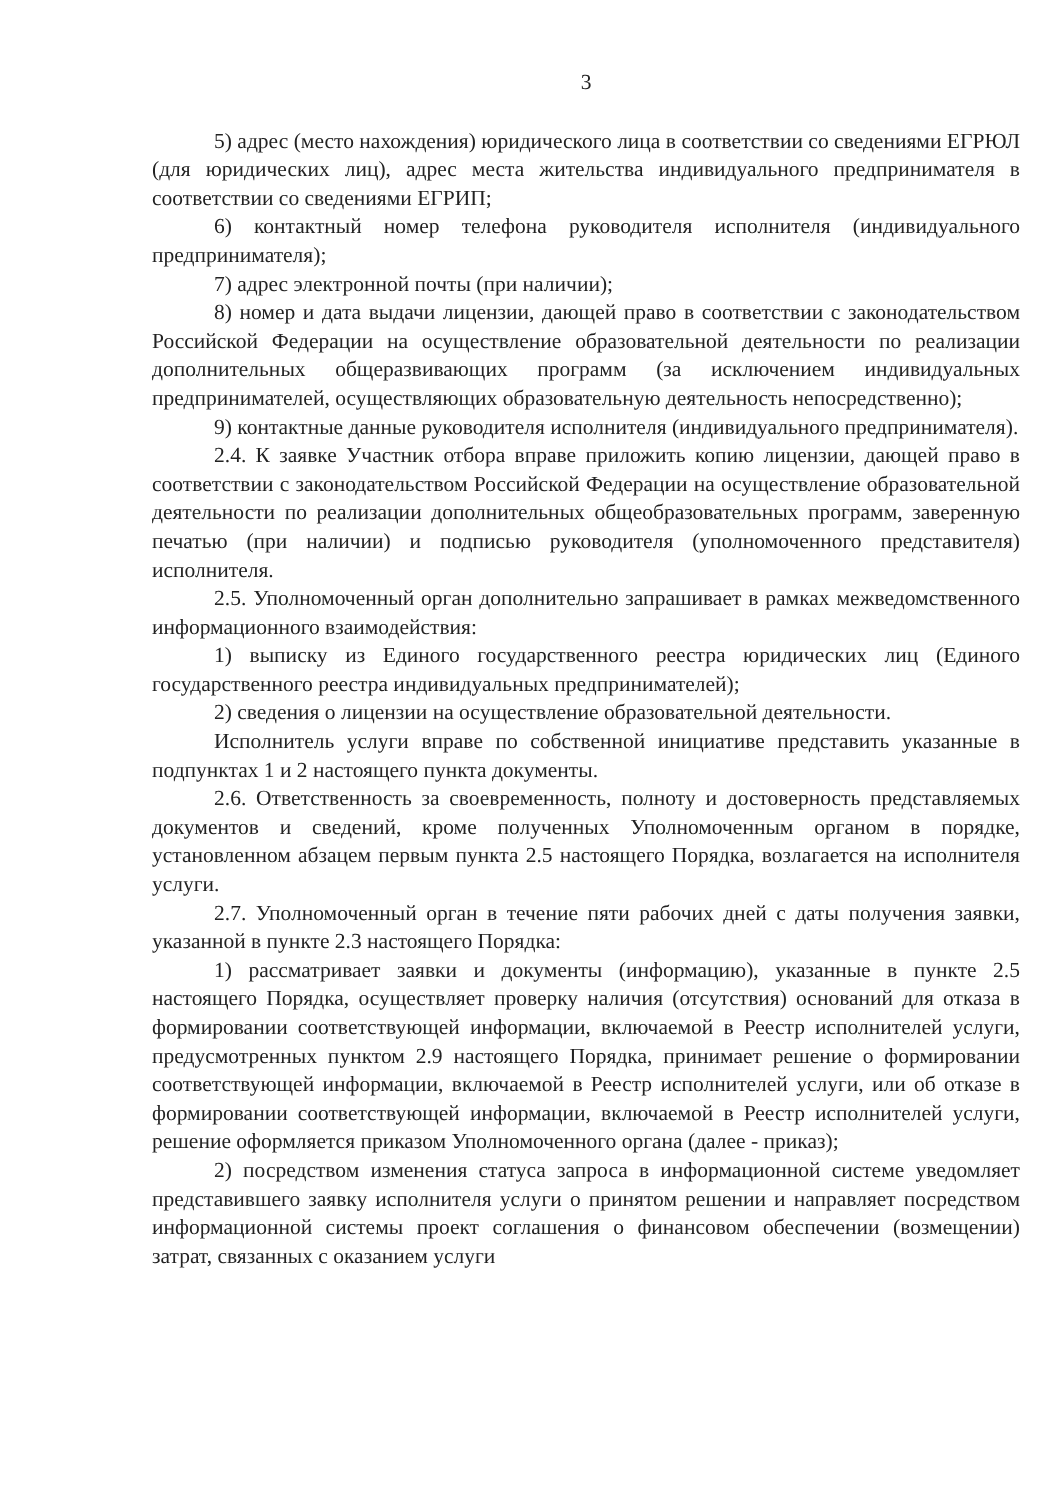3
5) адрес (место нахождения) юридического лица в соответствии со сведениями ЕГРЮЛ (для юридических лиц), адрес места жительства индивидуального предпринимателя в соответствии со сведениями ЕГРИП;
6) контактный номер телефона руководителя исполнителя (индивидуального предпринимателя);
7) адрес электронной почты (при наличии);
8) номер и дата выдачи лицензии, дающей право в соответствии с законодательством Российской Федерации на осуществление образовательной деятельности по реализации дополнительных общеразвивающих программ (за исключением индивидуальных предпринимателей, осуществляющих образовательную деятельность непосредственно);
9) контактные данные руководителя исполнителя (индивидуального предпринимателя).
2.4. К заявке Участник отбора вправе приложить копию лицензии, дающей право в соответствии с законодательством Российской Федерации на осуществление образовательной деятельности по реализации дополнительных общеобразовательных программ, заверенную печатью (при наличии) и подписью руководителя (уполномоченного представителя) исполнителя.
2.5. Уполномоченный орган дополнительно запрашивает в рамках межведомственного информационного взаимодействия:
1) выписку из Единого государственного реестра юридических лиц (Единого государственного реестра индивидуальных предпринимателей);
2) сведения о лицензии на осуществление образовательной деятельности.
Исполнитель услуги вправе по собственной инициативе представить указанные в подпунктах 1 и 2 настоящего пункта документы.
2.6. Ответственность за своевременность, полноту и достоверность представляемых документов и сведений, кроме полученных Уполномоченным органом в порядке, установленном абзацем первым пункта 2.5 настоящего Порядка, возлагается на исполнителя услуги.
2.7. Уполномоченный орган в течение пяти рабочих дней с даты получения заявки, указанной в пункте 2.3 настоящего Порядка:
1) рассматривает заявки и документы (информацию), указанные в пункте 2.5 настоящего Порядка, осуществляет проверку наличия (отсутствия) оснований для отказа в формировании соответствующей информации, включаемой в Реестр исполнителей услуги, предусмотренных пунктом 2.9 настоящего Порядка, принимает решение о формировании соответствующей информации, включаемой в Реестр исполнителей услуги, или об отказе в формировании соответствующей информации, включаемой в Реестр исполнителей услуги, решение оформляется приказом Уполномоченного органа (далее - приказ);
2) посредством изменения статуса запроса в информационной системе уведомляет представившего заявку исполнителя услуги о принятом решении и направляет посредством информационной системы проект соглашения о финансовом обеспечении (возмещении) затрат, связанных с оказанием услуги